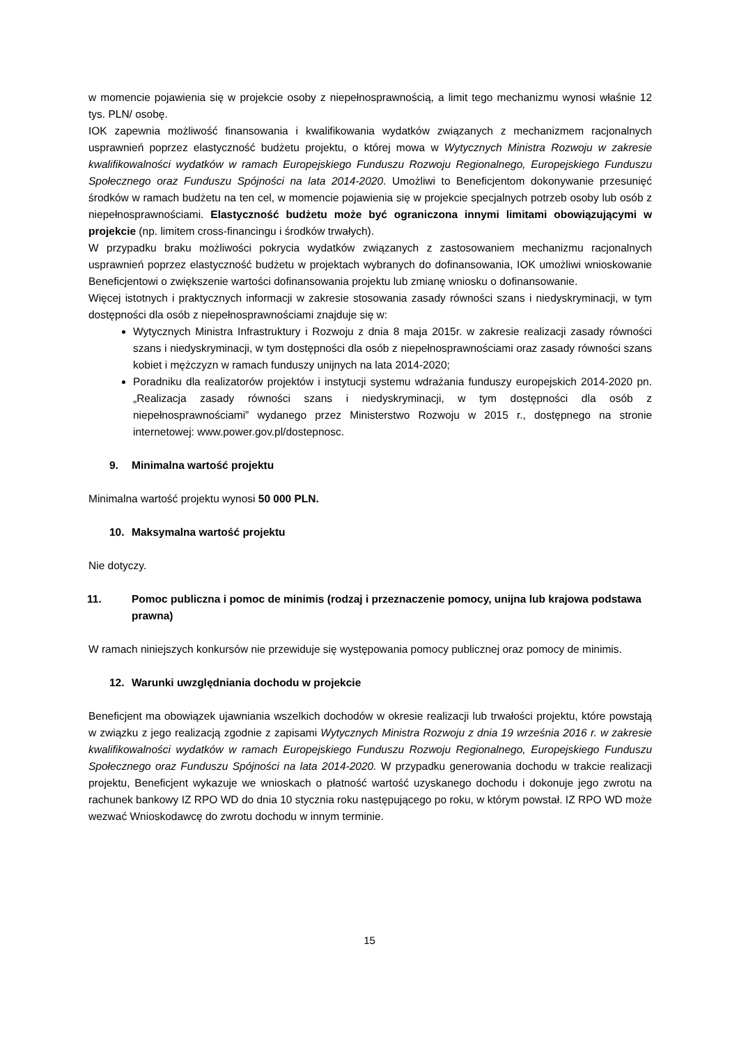w momencie pojawienia się w projekcie osoby z niepełnosprawnością, a limit tego mechanizmu wynosi właśnie 12 tys. PLN/ osobę.
IOK zapewnia możliwość finansowania i kwalifikowania wydatków związanych z mechanizmem racjonalnych usprawnień poprzez elastyczność budżetu projektu, o której mowa w Wytycznych Ministra Rozwoju w zakresie kwalifikowalności wydatków w ramach Europejskiego Funduszu Rozwoju Regionalnego, Europejskiego Funduszu Społecznego oraz Funduszu Spójności na lata 2014-2020. Umożliwi to Beneficjentom dokonywanie przesunięć środków w ramach budżetu na ten cel, w momencie pojawienia się w projekcie specjalnych potrzeb osoby lub osób z niepełnosprawnościami. Elastyczność budżetu może być ograniczona innymi limitami obowiązującymi w projekcie (np. limitem cross-financingu i środków trwałych).
W przypadku braku możliwości pokrycia wydatków związanych z zastosowaniem mechanizmu racjonalnych usprawnień poprzez elastyczność budżetu w projektach wybranych do dofinansowania, IOK umożliwi wnioskowanie Beneficjentowi o zwiększenie wartości dofinansowania projektu lub zmianę wniosku o dofinansowanie.
Więcej istotnych i praktycznych informacji w zakresie stosowania zasady równości szans i niedyskryminacji, w tym dostępności dla osób z niepełnosprawnościami znajduje się w:
Wytycznych Ministra Infrastruktury i Rozwoju z dnia 8 maja 2015r. w zakresie realizacji zasady równości szans i niedyskryminacji, w tym dostępności dla osób z niepełnosprawnościami oraz zasady równości szans kobiet i mężczyzn w ramach funduszy unijnych na lata 2014-2020;
Poradniku dla realizatorów projektów i instytucji systemu wdrażania funduszy europejskich 2014-2020 pn. „Realizacja zasady równości szans i niedyskryminacji, w tym dostępności dla osób z niepełnosprawnościami” wydanego przez Ministerstwo Rozwoju w 2015 r., dostępnego na stronie internetowej: www.power.gov.pl/dostepnosc.
9. Minimalna wartość projektu
Minimalna wartość projektu wynosi 50 000 PLN.
10. Maksymalna wartość projektu
Nie dotyczy.
11. Pomoc publiczna i pomoc de minimis (rodzaj i przeznaczenie pomocy, unijna lub krajowa podstawa prawna)
W ramach niniejszych konkursów nie przewiduje się występowania pomocy publicznej oraz pomocy de minimis.
12. Warunki uwzględniania dochodu w projekcie
Beneficjent ma obowiązek ujawniania wszelkich dochodów w okresie realizacji lub trwałości projektu, które powstają w związku z jego realizacją zgodnie z zapisami Wytycznych Ministra Rozwoju z dnia 19 września 2016 r. w zakresie kwalifikowalności wydatków w ramach Europejskiego Funduszu Rozwoju Regionalnego, Europejskiego Funduszu Społecznego oraz Funduszu Spójności na lata 2014-2020. W przypadku generowania dochodu w trakcie realizacji projektu, Beneficjent wykazuje we wnioskach o płatność wartość uzyskanego dochodu i dokonuje jego zwrotu na rachunek bankowy IZ RPO WD do dnia 10 stycznia roku następującego po roku, w którym powstał. IZ RPO WD może wezwać Wnioskodawcę do zwrotu dochodu w innym terminie.
15